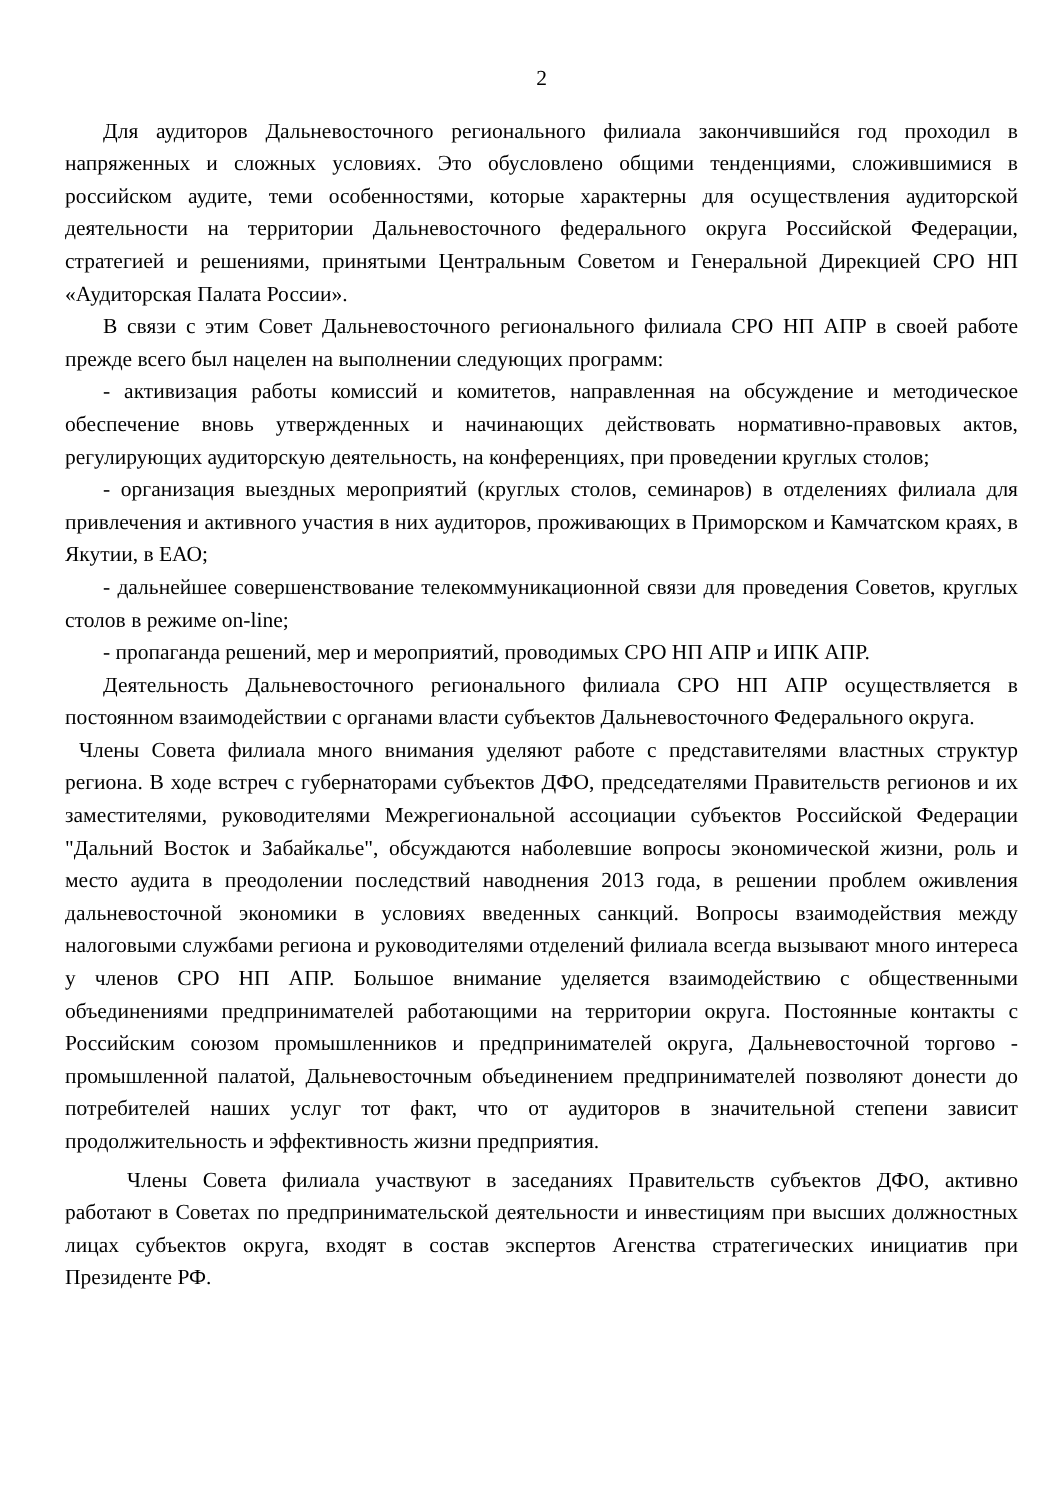2
Для аудиторов Дальневосточного регионального филиала закончившийся год проходил в напряженных и сложных условиях. Это обусловлено общими тенденциями, сложившимися в российском аудите, теми особенностями, которые характерны для осуществления аудиторской деятельности на территории Дальневосточного федерального округа Российской Федерации, стратегией и решениями, принятыми Центральным Советом и Генеральной Дирекцией СРО НП «Аудиторская Палата России».
В связи с этим Совет Дальневосточного регионального филиала СРО НП АПР в своей работе прежде всего был нацелен на выполнении следующих программ:
- активизация работы комиссий и комитетов, направленная на обсуждение и методическое обеспечение вновь утвержденных и начинающих действовать нормативно-правовых актов, регулирующих аудиторскую деятельность, на конференциях, при проведении круглых столов;
- организация выездных мероприятий (круглых столов, семинаров) в отделениях филиала для привлечения и активного участия в них аудиторов, проживающих в Приморском и Камчатском краях, в Якутии, в ЕАО;
- дальнейшее совершенствование телекоммуникационной связи для проведения Советов, круглых столов в режиме on-line;
- пропаганда решений, мер и мероприятий, проводимых СРО НП АПР и ИПК АПР.
Деятельность Дальневосточного регионального филиала СРО НП АПР осуществляется в постоянном взаимодействии с органами власти субъектов Дальневосточного Федерального округа.
Члены Совета филиала много внимания уделяют работе с представителями властных структур региона. В ходе встреч с губернаторами субъектов ДФО, председателями Правительств регионов и их заместителями, руководителями Межрегиональной ассоциации субъектов Российской Федерации "Дальний Восток и Забайкалье", обсуждаются наболевшие вопросы экономической жизни, роль и место аудита в преодолении последствий наводнения 2013 года, в решении проблем оживления дальневосточной экономики в условиях введенных санкций. Вопросы взаимодействия между налоговыми службами региона и руководителями отделений филиала всегда вызывают много интереса у членов СРО НП АПР. Большое внимание уделяется взаимодействию с общественными объединениями предпринимателей работающими на территории округа. Постоянные контакты с Российским союзом промышленников и предпринимателей округа, Дальневосточной торгово - промышленной палатой, Дальневосточным объединением предпринимателей позволяют донести до потребителей наших услуг тот факт, что от аудиторов в значительной степени зависит продолжительность и эффективность жизни предприятия.
Члены Совета филиала участвуют в заседаниях Правительств субъектов ДФО, активно работают в Советах по предпринимательской деятельности и инвестициям при высших должностных лицах субъектов округа, входят в состав экспертов Агенства стратегических инициатив при Президенте РФ.